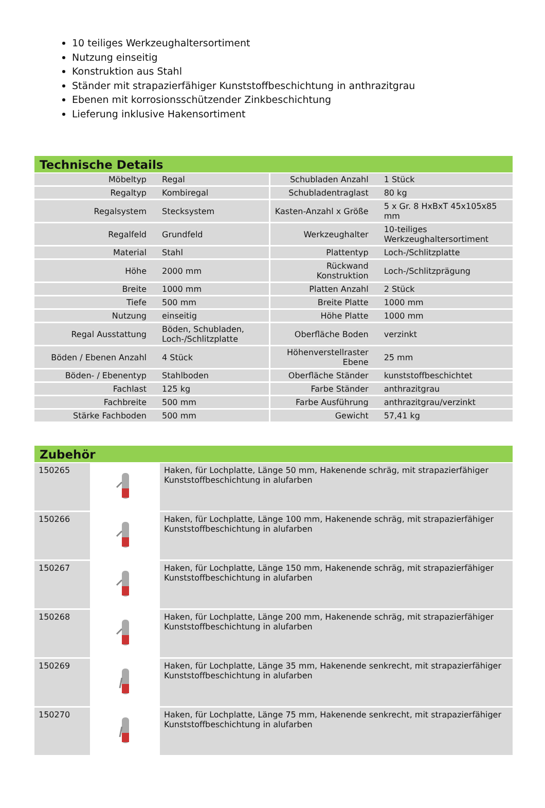10 teiliges Werkzeughaltersortiment
Nutzung einseitig
Konstruktion aus Stahl
Ständer mit strapazierfähiger Kunststoffbeschichtung in anthrazitgrau
Ebenen mit korrosionsschützender Zinkbeschichtung
Lieferung inklusive Hakensortiment
Technische Details
| Möbeltyp | Regal | Schubladen Anzahl | 1 Stück |
| Regaltyp | Kombiregal | Schubladentraglast | 80 kg |
| Regalsystem | Stecksystem | Kasten-Anzahl x Größe | 5 x Gr. 8 HxBxT 45x105x85 mm |
| Regalfeld | Grundfeld | Werkzeughalter | 10-teiliges Werkzeughaltersortiment |
| Material | Stahl | Plattentyp | Loch-/Schlitzplatte |
| Höhe | 2000 mm | Rückwand Konstruktion | Loch-/Schlitzprägung |
| Breite | 1000 mm | Platten Anzahl | 2 Stück |
| Tiefe | 500 mm | Breite Platte | 1000 mm |
| Nutzung | einseitig | Höhe Platte | 1000 mm |
| Regal Ausstattung | Böden, Schubladen, Loch-/Schlitzplatte | Oberfläche Boden | verzinkt |
| Böden / Ebenen Anzahl | 4 Stück | Höhenverstellraster Ebene | 25 mm |
| Böden- / Ebenentyp | Stahlboden | Oberfläche Ständer | kunststoffbeschichtet |
| Fachlast | 125 kg | Farbe Ständer | anthrazitgrau |
| Fachbreite | 500 mm | Farbe Ausführung | anthrazitgrau/verzinkt |
| Stärke Fachboden | 500 mm | Gewicht | 57,41 kg |
Zubehör
| 150265 | | Haken, für Lochplatte, Länge 50 mm, Hakenende schräg, mit strapazierfähiger Kunststoffbeschichtung in alufarben |
| 150266 | | Haken, für Lochplatte, Länge 100 mm, Hakenende schräg, mit strapazierfähiger Kunststoffbeschichtung in alufarben |
| 150267 | | Haken, für Lochplatte, Länge 150 mm, Hakenende schräg, mit strapazierfähiger Kunststoffbeschichtung in alufarben |
| 150268 | | Haken, für Lochplatte, Länge 200 mm, Hakenende schräg, mit strapazierfähiger Kunststoffbeschichtung in alufarben |
| 150269 | | Haken, für Lochplatte, Länge 35 mm, Hakenende senkrecht, mit strapazierfähiger Kunststoffbeschichtung in alufarben |
| 150270 | | Haken, für Lochplatte, Länge 75 mm, Hakenende senkrecht, mit strapazierfähiger Kunststoffbeschichtung in alufarben |